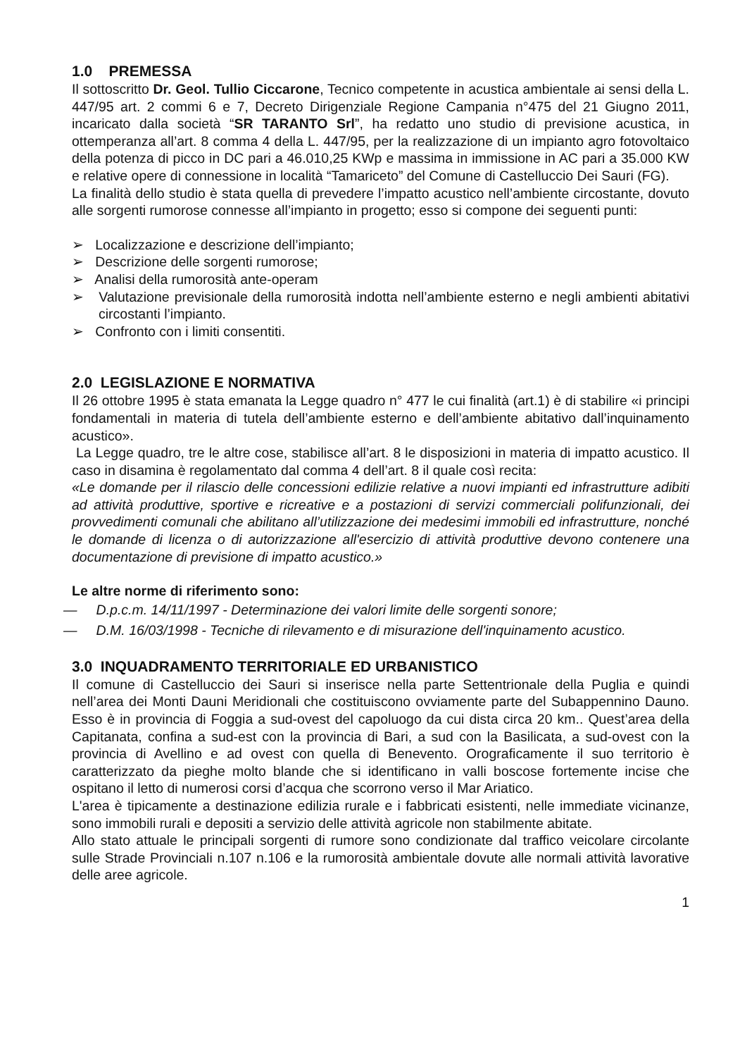1.0 PREMESSA
Il sottoscritto Dr. Geol. Tullio Ciccarone, Tecnico competente in acustica ambientale ai sensi della L. 447/95 art. 2 commi 6 e 7, Decreto Dirigenziale Regione Campania n°475 del 21 Giugno 2011, incaricato dalla società “SR TARANTO Srl”, ha redatto uno studio di previsione acustica, in ottemperanza all’art. 8 comma 4 della L. 447/95, per la realizzazione di un impianto agro fotovoltaico della potenza di picco in DC pari a 46.010,25 KWp e massima in immissione in AC pari a 35.000 KW e relative opere di connessione in località “Tamariceto” del Comune di Castelluccio Dei Sauri (FG).
La finalità dello studio è stata quella di prevedere l’impatto acustico nell’ambiente circostante, dovuto alle sorgenti rumorose connesse all’impianto in progetto; esso si compone dei seguenti punti:
➢ Localizzazione e descrizione dell’impianto;
➢ Descrizione delle sorgenti rumorose;
➢ Analisi della rumorosità ante-operam
➢ Valutazione previsionale della rumorosità indotta nell’ambiente esterno e negli ambienti abitativi circostanti l’impianto.
➢ Confronto con i limiti consentiti.
2.0 LEGISLAZIONE E NORMATIVA
Il 26 ottobre 1995 è stata emanata la Legge quadro n° 477 le cui finalità (art.1) è di stabilire «i principi fondamentali in materia di tutela dell’ambiente esterno e dell’ambiente abitativo dall’inquinamento acustico».
La Legge quadro, tre le altre cose, stabilisce all’art. 8 le disposizioni in materia di impatto acustico. Il caso in disamina è regolamentato dal comma 4 dell’art. 8 il quale così recita:
«Le domande per il rilascio delle concessioni edilizie relative a nuovi impianti ed infrastrutture adibiti ad attività produttive, sportive e ricreative e a postazioni di servizi commerciali polifunzionali, dei provvedimenti comunali che abilitano all’utilizzazione dei medesimi immobili ed infrastrutture, nonché le domande di licenza o di autorizzazione all'esercizio di attività produttive devono contenere una documentazione di previsione di impatto acustico.»
Le altre norme di riferimento sono:
— D.p.c.m. 14/11/1997 - Determinazione dei valori limite delle sorgenti sonore;
— D.M. 16/03/1998 - Tecniche di rilevamento e di misurazione dell'inquinamento acustico.
3.0 INQUADRAMENTO TERRITORIALE ED URBANISTICO
Il comune di Castelluccio dei Sauri si inserisce nella parte Settentrionale della Puglia e quindi nell’area dei Monti Dauni Meridionali che costituiscono ovviamente parte del Subappennino Dauno. Esso è in provincia di Foggia a sud-ovest del capoluogo da cui dista circa 20 km.. Quest’area della Capitanata, confina a sud-est con la provincia di Bari, a sud con la Basilicata, a sud-ovest con la provincia di Avellino e ad ovest con quella di Benevento. Orograficamente il suo territorio è caratterizzato da pieghe molto blande che si identificano in valli boscose fortemente incise che ospitano il letto di numerosi corsi d’acqua che scorrono verso il Mar Ariatico.
L'area è tipicamente a destinazione edilizia rurale e i fabbricati esistenti, nelle immediate vicinanze, sono immobili rurali e depositi a servizio delle attività agricole non stabilmente abitate.
Allo stato attuale le principali sorgenti di rumore sono condizionate dal traffico veicolare circolante sulle Strade Provinciali n.107 n.106 e la rumorosità ambientale dovute alle normali attività lavorative delle aree agricole.
1